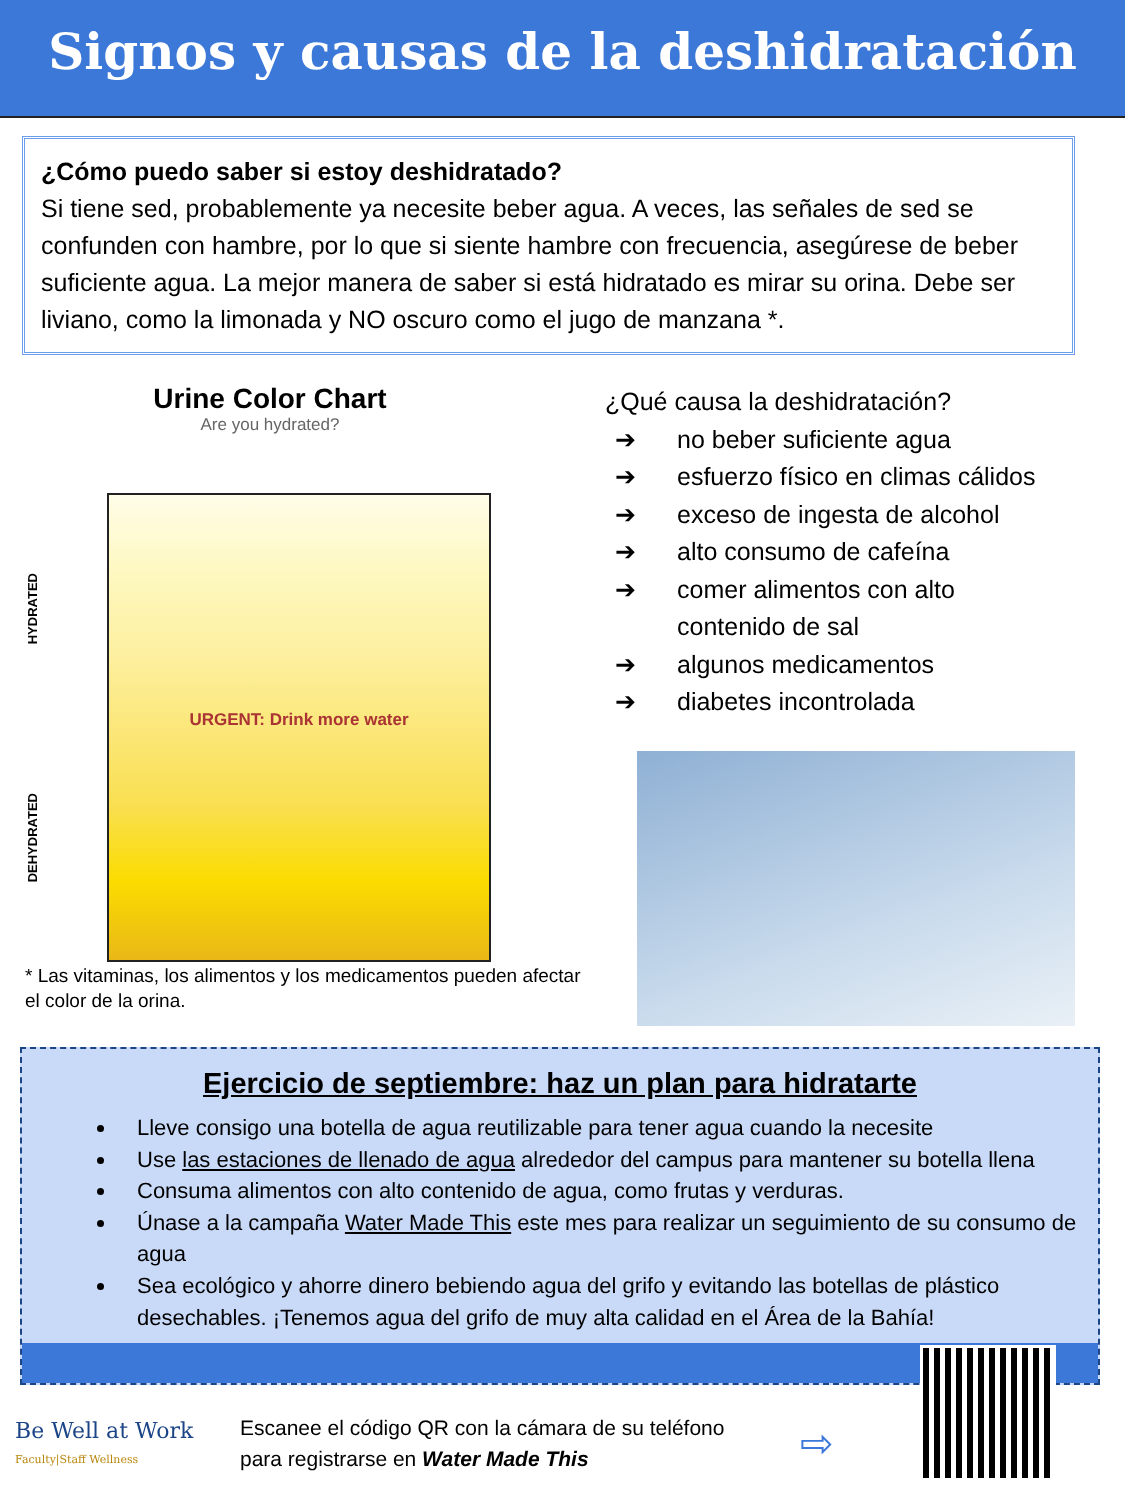Signos y causas de la deshidratación
¿Cómo puedo saber si estoy deshidratado?
Si tiene sed, probablemente ya necesite beber agua. A veces, las señales de sed se confunden con hambre, por lo que si siente hambre con frecuencia, asegúrese de beber suficiente agua. La mejor manera de saber si está hidratado es mirar su orina. Debe ser liviano, como la limonada y NO oscuro como el jugo de manzana *.
Urine Color Chart
Are you hydrated?
HYDRATED
DEHYDRATED
URGENT: Drink more water
* Las vitaminas, los alimentos y los medicamentos pueden afectar el color de la orina.
¿Qué causa la deshidratación?
➔ no beber suficiente agua
➔ esfuerzo físico en climas cálidos
➔ exceso de ingesta de alcohol
➔ alto consumo de cafeína
➔ comer alimentos con alto
contenido de sal
➔ algunos medicamentos
➔ diabetes incontrolada
Ejercicio de septiembre: haz un plan para hidratarte
Lleve consigo una botella de agua reutilizable para tener agua cuando la necesite
Use las estaciones de llenado de agua alrededor del campus para mantener su botella llena
Consuma alimentos con alto contenido de agua, como frutas y verduras.
Únase a la campaña Water Made This este mes para realizar un seguimiento de su consumo de agua
Sea ecológico y ahorre dinero bebiendo agua del grifo y evitando las botellas de plástico desechables. ¡Tenemos agua del grifo de muy alta calidad en el Área de la Bahía!
Be Well at Work
Faculty|Staff Wellness
Escanee el código QR con la cámara de su teléfono
para registrarse en Water Made This
⇨